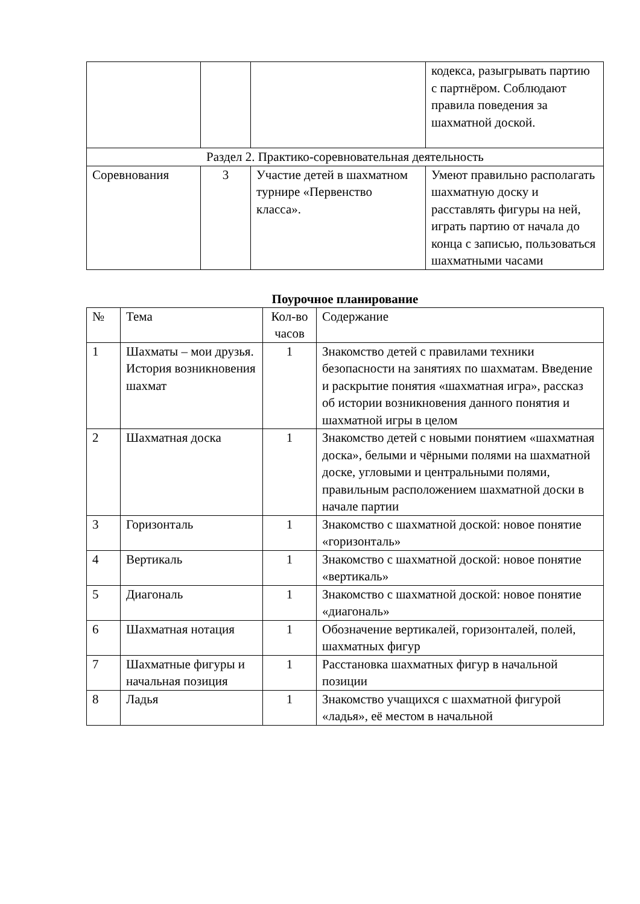| | | | кодекса, разыгрывать партию с партнёром. Соблюдают правила поведения за шахматной доской. |
| Раздел 2. Практико-соревновательная деятельность | | | |
| Соревнования | 3 | Участие детей в шахматном турнире «Первенство класса». | Умеют правильно располагать шахматную доску и расставлять фигуры на ней, играть партию от начала до конца с записью, пользоваться шахматными часами |
Поурочное планирование
| № | Тема | Кол-во часов | Содержание |
| 1 | Шахматы – мои друзья. История возникновения шахмат | 1 | Знакомство детей с правилами техники безопасности на занятиях по шахматам. Введение и раскрытие понятия «шахматная игра», рассказ об истории возникновения данного понятия и шахматной игры в целом |
| 2 | Шахматная доска | 1 | Знакомство детей с новыми понятием «шахматная доска», белыми и чёрными полями на шахматной доске, угловыми и центральными полями, правильным расположением шахматной доски в начале партии |
| 3 | Горизонталь | 1 | Знакомство с шахматной доской: новое понятие «горизонталь» |
| 4 | Вертикаль | 1 | Знакомство с шахматной доской: новое понятие «вертикаль» |
| 5 | Диагональ | 1 | Знакомство с шахматной доской: новое понятие «диагональ» |
| 6 | Шахматная нотация | 1 | Обозначение вертикалей, горизонталей, полей, шахматных фигур |
| 7 | Шахматные фигуры и начальная позиция | 1 | Расстановка шахматных фигур в начальной позиции |
| 8 | Ладья | 1 | Знакомство учащихся с шахматной фигурой «ладья», её местом в начальной |